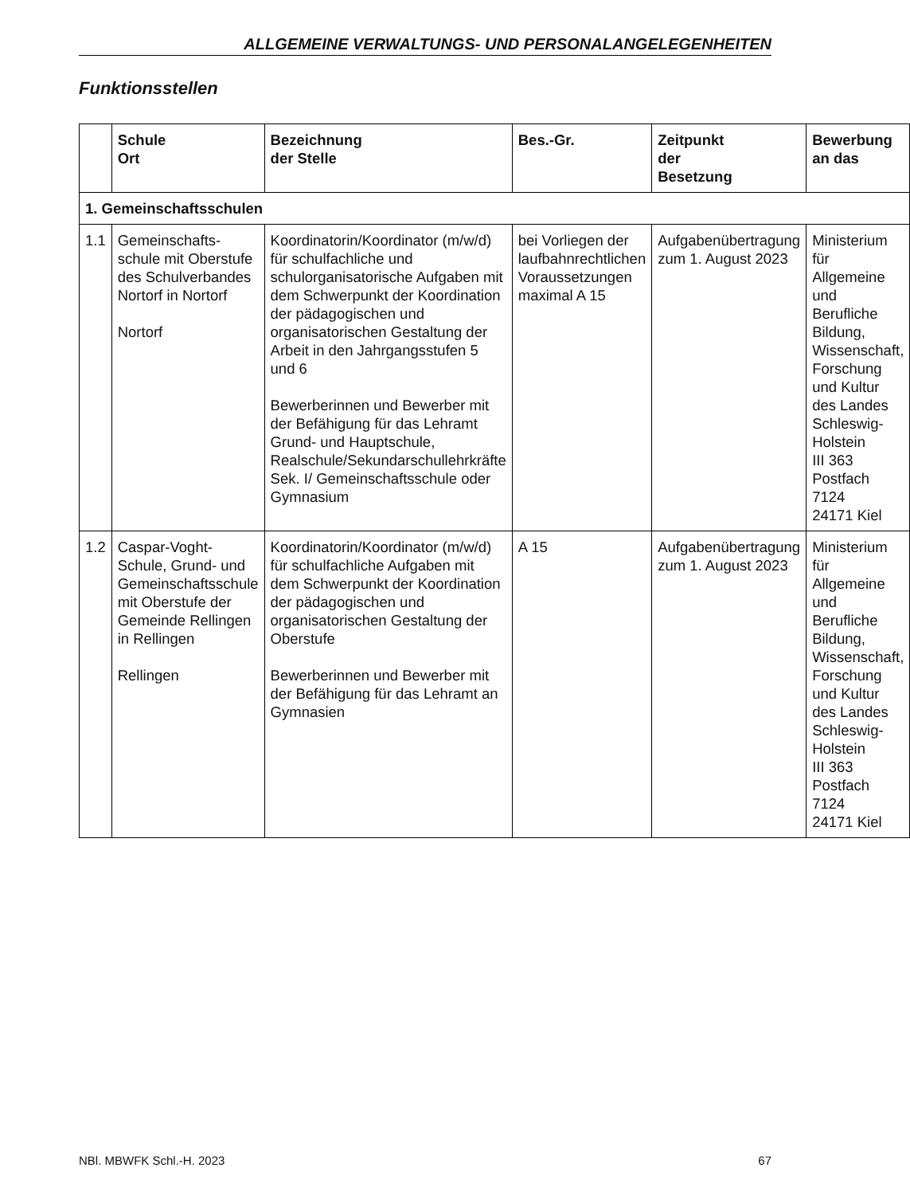ALLGEMEINE VERWALTUNGS- UND PERSONALANGELEGENHEITEN
Funktionsstellen
| | Schule Ort | Bezeichnung der Stelle | Bes.-Gr. | Zeitpunkt der Besetzung | Bewerbung an das |
| --- | --- | --- | --- | --- | --- |
| 1. Gemeinschaftsschulen | | | | | |
| 1.1 | Gemeinschafts-schule mit Oberstufe des Schulverbandes Nortorf in Nortorf Nortorf | Koordinatorin/Koordinator (m/w/d) für schulfachliche und schulorganisatorische Aufgaben mit dem Schwerpunkt der Koordination der pädagogischen und organisatorischen Gestaltung der Arbeit in den Jahrgangsstufen 5 und 6 Bewerberinnen und Bewerber mit der Befähigung für das Lehramt Grund- und Hauptschule, Realschule/Sekundarschullehrkräfte Sek. I/ Gemeinschaftsschule oder Gymnasium | bei Vorliegen der laufbahnrechtlichen Voraussetzungen maximal A 15 | Aufgabenübertragung zum 1. August 2023 | Ministerium für Allgemeine und Berufliche Bildung, Wissenschaft, Forschung und Kultur des Landes Schleswig-Holstein III 363 Postfach 7124 24171 Kiel |
| 1.2 | Caspar-Voght-Schule, Grund- und Gemeinschaftsschule mit Oberstufe der Gemeinde Rellingen in Rellingen Rellingen | Koordinatorin/Koordinator (m/w/d) für schulfachliche Aufgaben mit dem Schwerpunkt der Koordination der pädagogischen und organisatorischen Gestaltung der Oberstufe Bewerberinnen und Bewerber mit der Befähigung für das Lehramt an Gymnasien | A 15 | Aufgabenübertragung zum 1. August 2023 | Ministerium für Allgemeine und Berufliche Bildung, Wissenschaft, Forschung und Kultur des Landes Schleswig-Holstein III 363 Postfach 7124 24171 Kiel |
NBl. MBWFK Schl.-H. 2023 67